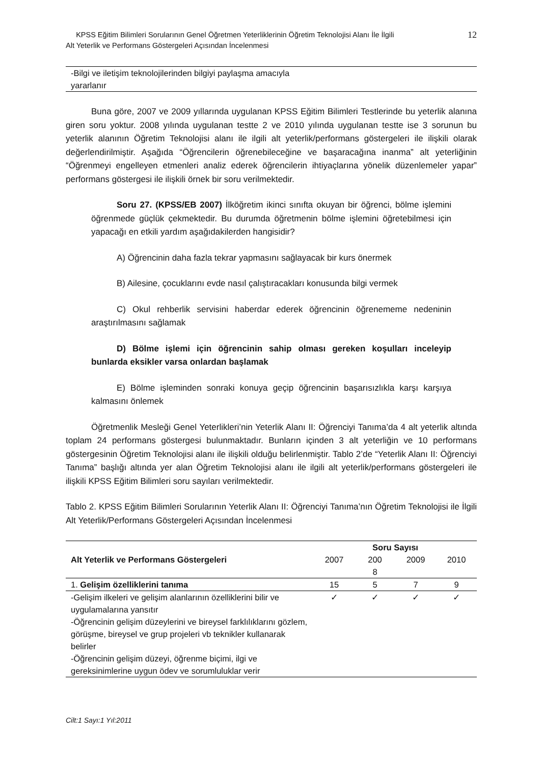KPSS Eğitim Bilimleri Sorularının Genel Öğretmen Yeterliklerinin Öğretim Teknolojisi Alanı İle İlgili
Alt Yeterlik ve Performans Göstergeleri Açısından İncelenmesi
12
| -Bilgi ve iletişim teknolojilerinden bilgiyi paylaşma amacıyla yararlanır |
Buna göre, 2007 ve 2009 yıllarında uygulanan KPSS Eğitim Bilimleri Testlerinde bu yeterlik alanına giren soru yoktur. 2008 yılında uygulanan testte 2 ve 2010 yılında uygulanan testte ise 3 sorunun bu yeterlik alanının Öğretim Teknolojisi alanı ile ilgili alt yeterlik/performans göstergeleri ile ilişkili olarak değerlendirilmiştir. Aşağıda “Öğrencilerin öğrenebileceğine ve başaracağına inanma” alt yeterliğinin “Öğrenmeyi engelleyen etmenleri analiz ederek öğrencilerin ihtiyaçlarına yönelik düzenlemeler yapar” performans göstergesi ile ilişkili örnek bir soru verilmektedir.
Soru 27. (KPSS/EB 2007) İlköğretim ikinci sınıfta okuyan bir öğrenci, bölme işlemini öğrenmede güçlük çekmektedir. Bu durumda öğretmenin bölme işlemini öğretebilmesi için yapacağı en etkili yardım aşağıdakilerden hangisidir?
A) Öğrencinin daha fazla tekrar yapmasını sağlayacak bir kurs önermek
B) Ailesine, çocuklarını evde nasıl çalıştıracakları konusunda bilgi vermek
C) Okul rehberlik servisini haberdar ederek öğrencinin öğrenememe nedeninin araştırılmasını sağlamak
D) Bölme işlemi için öğrencinin sahip olması gereken koşulları inceleyip bunlarda eksikler varsa onlardan başlamak
E) Bölme işleminden sonraki konuya geçip öğrencinin başarısızlıkla karşı karşıya kalmasını önlemek
Öğretmenlik Mesleği Genel Yeterlikleri’nin Yeterlik Alanı II: Öğrenciyi Tanıma’da 4 alt yeterlik altında toplam 24 performans göstergesi bulunmaktadır. Bunların içinden 3 alt yeterliğin ve 10 performans göstergesinin Öğretim Teknolojisi alanı ile ilişkili olduğu belirlenmiştir. Tablo 2’de “Yeterlik Alanı II: Öğrenciyi Tanıma” başlığı altında yer alan Öğretim Teknolojisi alanı ile ilgili alt yeterlik/performans göstergeleri ile ilişkili KPSS Eğitim Bilimleri soru sayıları verilmektedir.
Tablo 2. KPSS Eğitim Bilimleri Sorularının Yeterlik Alanı II: Öğrenciyi Tanıma’nın Öğretim Teknolojisi ile İlgili Alt Yeterlik/Performans Göstergeleri Açısından İncelenmesi
| Alt Yeterlik ve Performans Göstergeleri | Soru Sayısı | | | |
| --- | --- | --- | --- | --- |
| | 2007 | 200 8 | 2009 | 2010 |
| 1. Gelişim özelliklerini tanıma | 15 | 5 | 7 | 9 |
| -Gelişim ilkeleri ve gelişim alanlarının özelliklerini bilir ve uygulamalarına yansıtır -Öğrencinin gelişim düzeylerini ve bireysel farklılıklarını gözlem, görüşme, bireysel ve grup projeleri vb teknikler kullanarak belirler -Öğrencinin gelişim düzeyi, öğrenme biçimi, ilgi ve gereksinimlerine uygun ödev ve sorumluluklar verir | ✓ | ✓ | ✓ | ✓ |
Cilt:1 Sayı:1 Yıl:2011